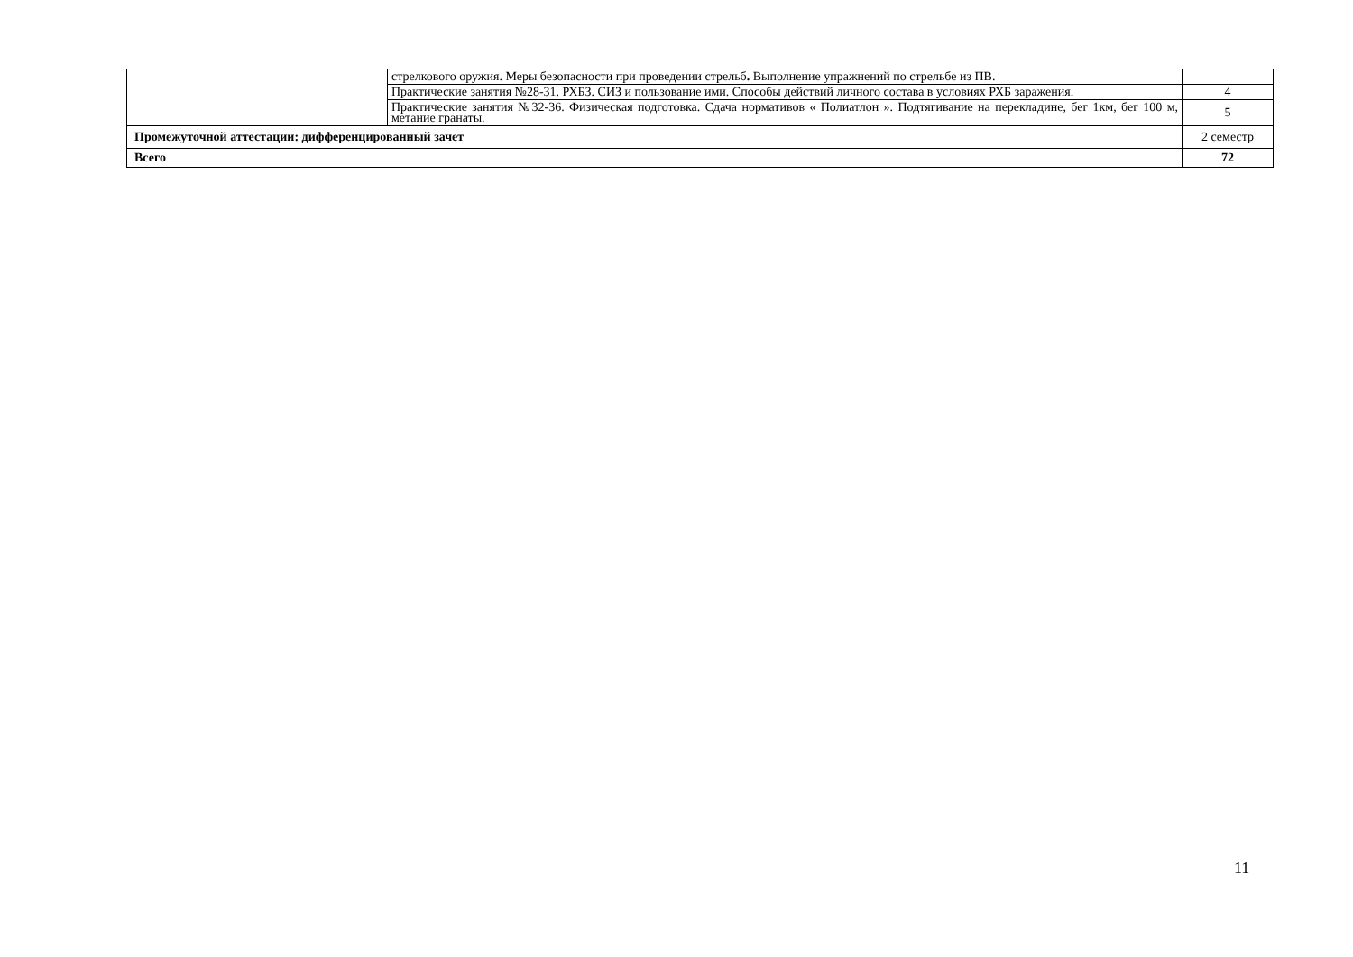| | стрелкового оружия. Меры безопасности при проведении стрельб . Выполнение упражнений по стрельбе из ПВ. | |
| | Практические занятия №28-31. РХБЗ. СИЗ и пользование ими. Способы действий личного состава в условиях РХБ заражения. | 4 |
| | Практические занятия №32-36. Физическая подготовка. Сдача нормативов « Полиатлон ». Подтягивание на перекладине, бег 1км, бег 100 м, метание гранаты. | 5 |
| Промежуточной аттестации: дифференцированный зачет | | 2 семестр |
| Всего | | 72 |
11